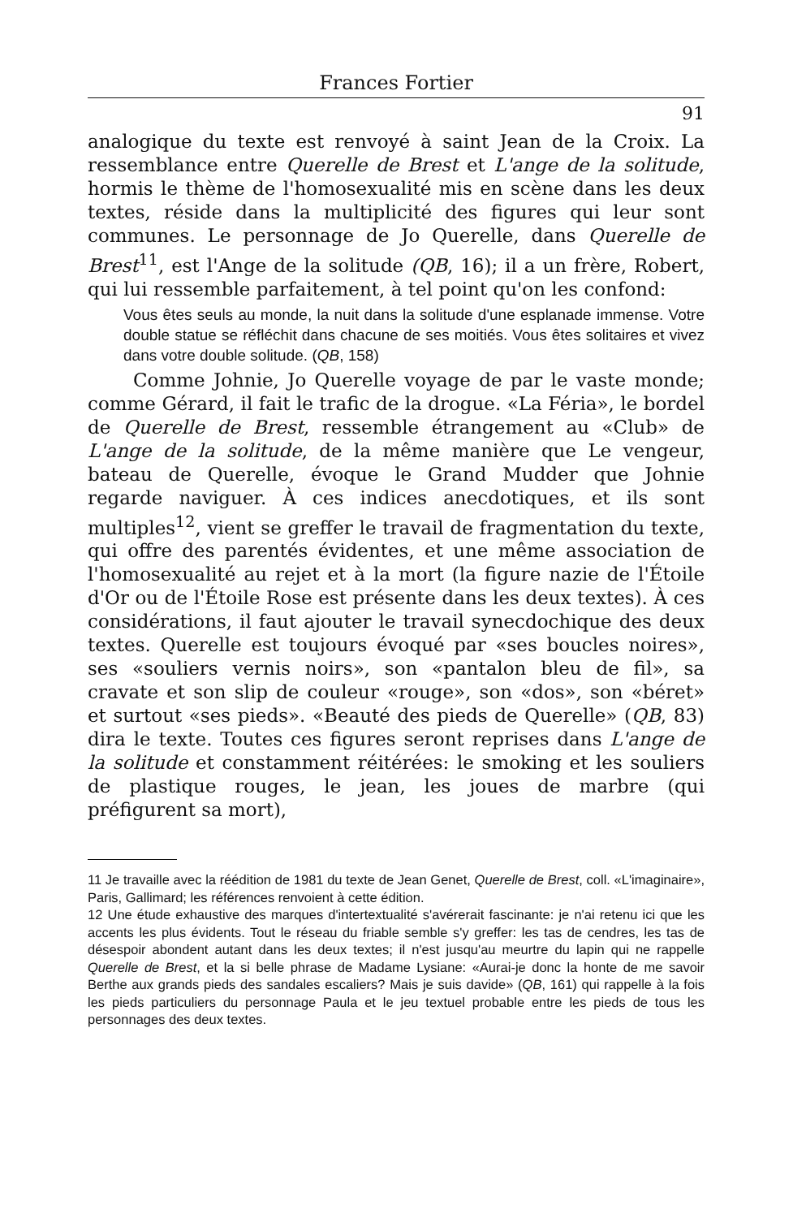Frances Fortier
91
analogique du texte est renvoyé à saint Jean de la Croix. La ressemblance entre Querelle de Brest et L'ange de la solitude, hormis le thème de l'homosexualité mis en scène dans les deux textes, réside dans la multiplicité des figures qui leur sont communes. Le personnage de Jo Querelle, dans Querelle de Brest<sup>11</sup>, est l'Ange de la solitude (QB, 16); il a un frère, Robert, qui lui ressemble parfaitement, à tel point qu'on les confond:
Vous êtes seuls au monde, la nuit dans la solitude d'une esplanade immense. Votre double statue se réfléchit dans chacune de ses moitiés. Vous êtes solitaires et vivez dans votre double solitude. (QB, 158)
Comme Johnie, Jo Querelle voyage de par le vaste monde; comme Gérard, il fait le trafic de la drogue. «La Féria», le bordel de Querelle de Brest, ressemble étrangement au «Club» de L'ange de la solitude, de la même manière que Le vengeur, bateau de Querelle, évoque le Grand Mudder que Johnie regarde naviguer. À ces indices anecdotiques, et ils sont multiples<sup>12</sup>, vient se greffer le travail de fragmentation du texte, qui offre des parentés évidentes, et une même association de l'homosexualité au rejet et à la mort (la figure nazie de l'Étoile d'Or ou de l'Étoile Rose est présente dans les deux textes). À ces considérations, il faut ajouter le travail synecdochique des deux textes. Querelle est toujours évoqué par «ses boucles noires», ses «souliers vernis noirs», son «pantalon bleu de fil», sa cravate et son slip de couleur «rouge», son «dos», son «béret» et surtout «ses pieds». «Beauté des pieds de Querelle» (QB, 83) dira le texte. Toutes ces figures seront reprises dans L'ange de la solitude et constamment réitérées: le smoking et les souliers de plastique rouges, le jean, les joues de marbre (qui préfigurent sa mort),
11 Je travaille avec la réédition de 1981 du texte de Jean Genet, Querelle de Brest, coll. «L'imaginaire», Paris, Gallimard; les références renvoient à cette édition.
12 Une étude exhaustive des marques d'intertextualité s'avérerait fascinante: je n'ai retenu ici que les accents les plus évidents. Tout le réseau du friable semble s'y greffer: les tas de cendres, les tas de désespoir abondent autant dans les deux textes; il n'est jusqu'au meurtre du lapin qui ne rappelle Querelle de Brest, et la si belle phrase de Madame Lysiane: «Aurai-je donc la honte de me savoir Berthe aux grands pieds des sandales escaliers? Mais je suis davide» (QB, 161) qui rappelle à la fois les pieds particuliers du personnage Paula et le jeu textuel probable entre les pieds de tous les personnages des deux textes.